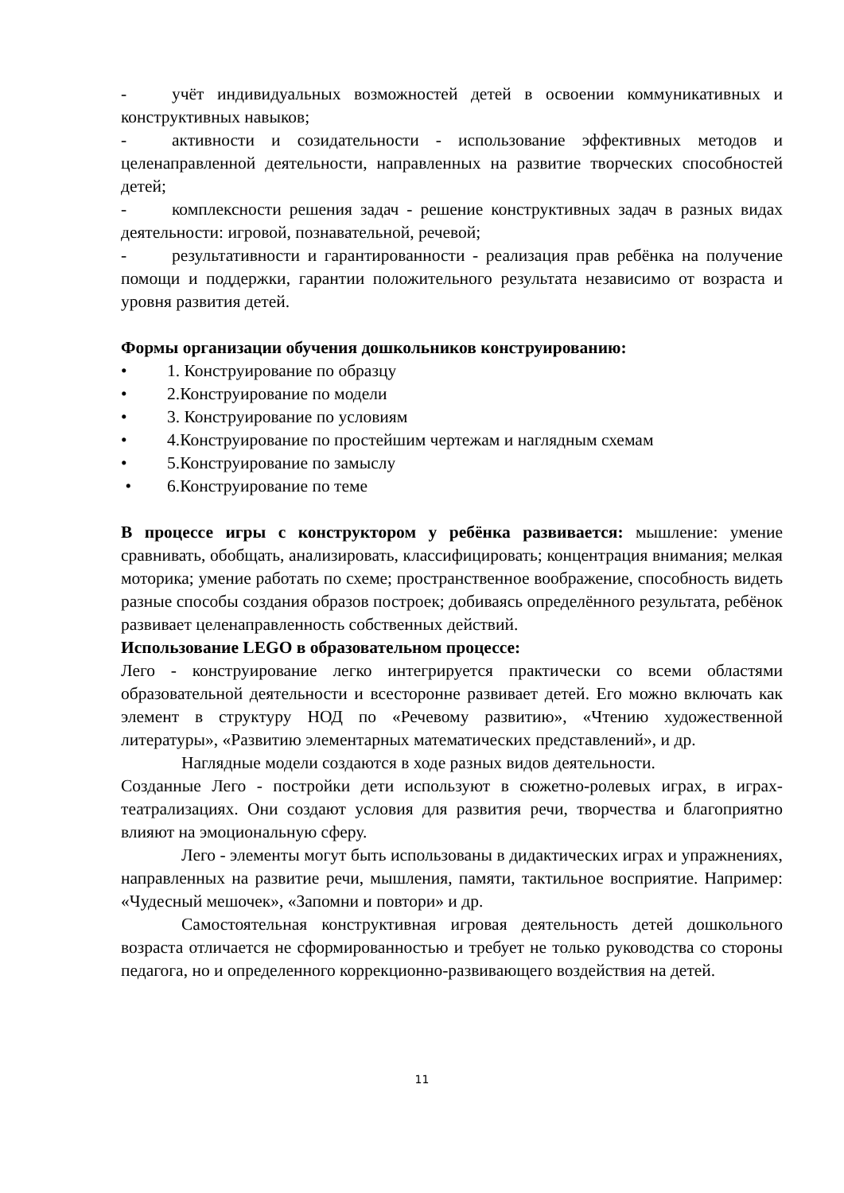- учёт индивидуальных возможностей детей в освоении коммуникативных и конструктивных навыков;
- активности и созидательности - использование эффективных методов и целенаправленной деятельности, направленных на развитие творческих способностей детей;
- комплексности решения задач - решение конструктивных задач в разных видах деятельности: игровой, познавательной, речевой;
- результативности и гарантированности - реализация прав ребёнка на получение помощи и поддержки, гарантии положительного результата независимо от возраста и уровня развития детей.
Формы организации обучения дошкольников конструированию:
• 1. Конструирование по образцу
• 2.Конструирование по модели
• 3. Конструирование по условиям
• 4.Конструирование по простейшим чертежам и наглядным схемам
• 5.Конструирование по замыслу
• 6.Конструирование по теме
В процессе игры с конструктором у ребёнка развивается: мышление: умение сравнивать, обобщать, анализировать, классифицировать; концентрация внимания; мелкая моторика; умение работать по схеме; пространственное воображение, способность видеть разные способы создания образов построек; добиваясь определённого результата, ребёнок развивает целенаправленность собственных действий.
Использование LEGO в образовательном процессе:
Лего - конструирование легко интегрируется практически со всеми областями образовательной деятельности и всесторонне развивает детей. Его можно включать как элемент в структуру НОД по «Речевому развитию», «Чтению художественной литературы», «Развитию элементарных математических представлений», и др.
Наглядные модели создаются в ходе разных видов деятельности.
Созданные Лего - постройки дети используют в сюжетно-ролевых играх, в играх- театрализациях. Они создают условия для развития речи, творчества и благоприятно влияют на эмоциональную сферу.
Лего - элементы могут быть использованы в дидактических играх и упражнениях, направленных на развитие речи, мышления, памяти, тактильное восприятие. Например: «Чудесный мешочек», «Запомни и повтори» и др.
Самостоятельная конструктивная игровая деятельность детей дошкольного возраста отличается не сформированностью и требует не только руководства со стороны педагога, но и определенного коррекционно-развивающего воздействия на детей.
11